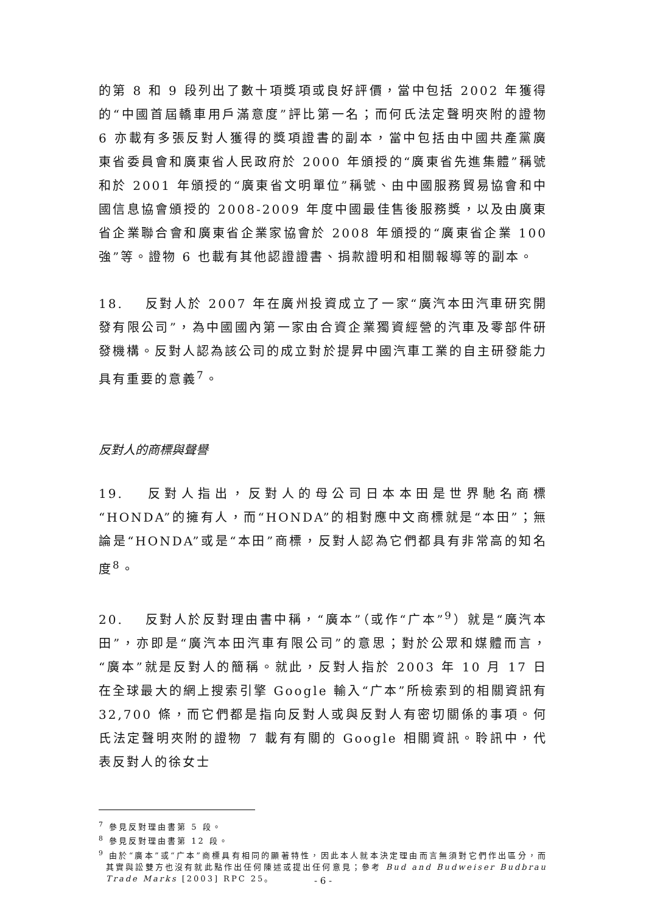的第 8 和 9 段列出了數十項獎項或良好評價，當中包括 2002 年獲得的“中國首屆轎車用戶滿意度”評比第一名；而何氏法定聲明夾附的證物 6 亦載有多張反對人獲得的獎項證書的副本，當中包括由中國共產黨廣東省委員會和廣東省人民政府於 2000 年頒授的“廣東省先進集體”稱號和於 2001 年頒授的“廣東省文明單位”稱號、由中國服務貿易協會和中國信息協會頒授的 2008-2009 年度中國最佳售後服務獎，以及由廣東省企業聯合會和廣東省企業家協會於 2008 年頒授的“廣東省企業 100 強”等。證物 6 也載有其他認證證書、捐款證明和相關報導等的副本。
18. 反對人於 2007 年在廣州投資成立了一家“廣汽本田汽車研究開發有限公司”，為中國國內第一家由合資企業獨資經營的汽車及零部件研發機構。反對人認為該公司的成立對於提昇中國汽車工業的自主研發能力具有重要的意義<sup>7</sup>。
反對人的商標與聲譽
19. 反對人指出，反對人的母公司日本本田是世界馳名商標“HONDA”的擁有人，而“HONDA”的相對應中文商標就是“本田”；無論是“HONDA”或是“本田”商標，反對人認為它們都具有非常高的知名度<sup>8</sup>。
20. 反對人於反對理由書中稱，“廣本”（或作“广本”<sup>9</sup>）就是“廣汽本田”，亦即是“廣汽本田汽車有限公司”的意思；對於公眾和媒體而言，“廣本”就是反對人的簡稱。就此，反對人指於 2003 年 10 月 17 日在全球最大的網上搜索引擎 Google 輸入“广本”所檢索到的相關資訊有 32,700 條，而它們都是指向反對人或與反對人有密切關係的事項。何氏法定聲明夾附的證物 7 載有有關的 Google 相關資訊。聆訊中，代表反對人的徐女士
<sup>7</sup> 參見反對理由書第 5 段。
<sup>8</sup> 參見反對理由書第 12 段。
<sup>9</sup> 由於“廣本”或“广本”商標具有相同的顯著特性，因此本人就本決定理由而言無須對它們作出區分，而其實與訟雙方也沒有就此點作出任何陳述或提出任何意見；參考 Bud and Budweiser Budbrau Trade Marks [2003] RPC 25。
- 6 -